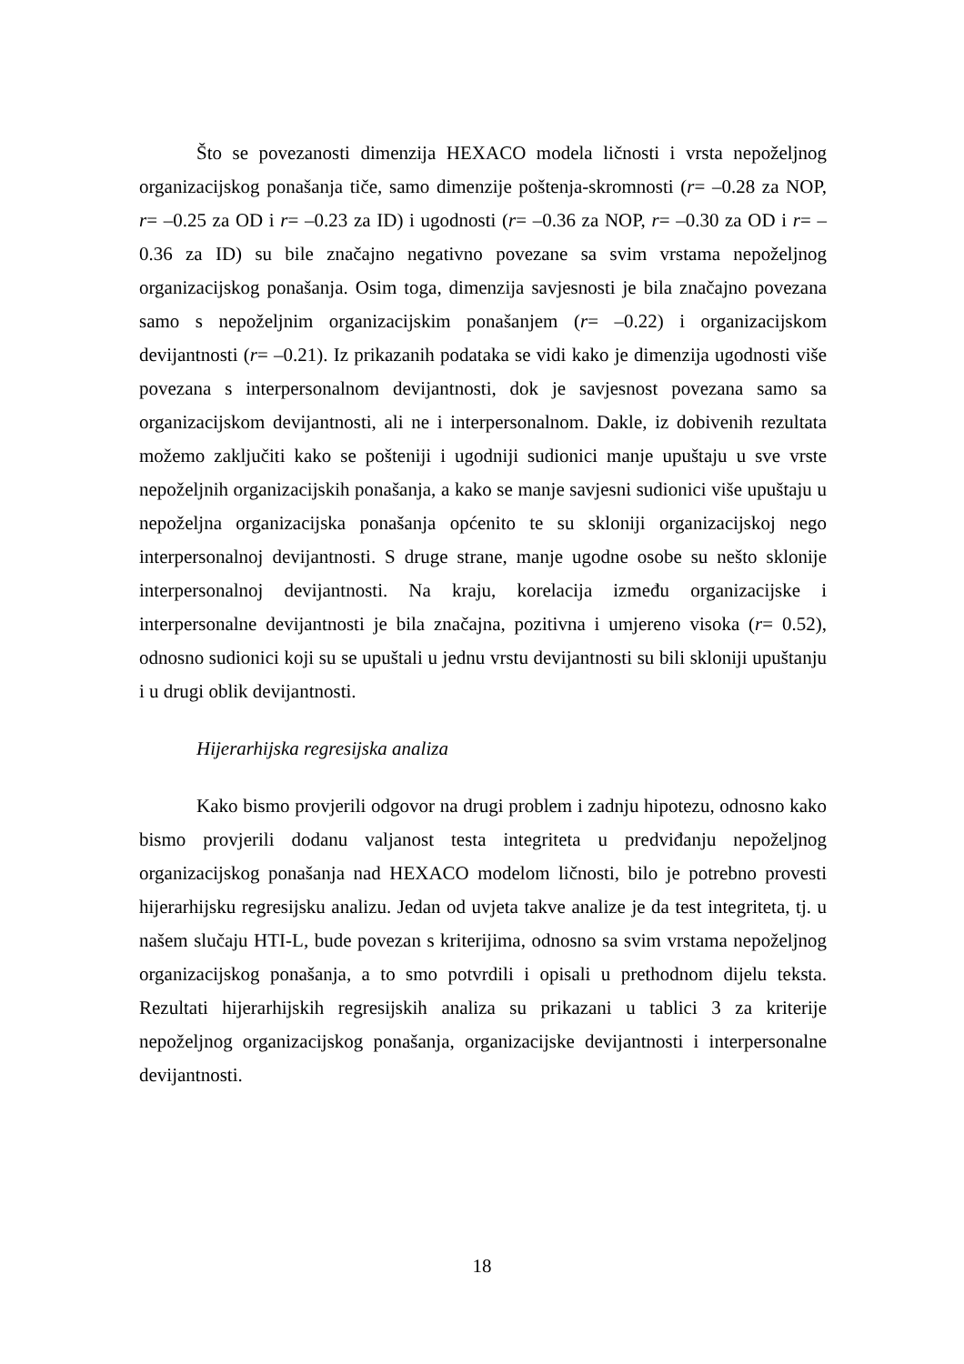Što se povezanosti dimenzija HEXACO modela ličnosti i vrsta nepoželjnog organizacijskog ponašanja tiče, samo dimenzije poštenja-skromnosti (r= –0.28 za NOP, r= –0.25 za OD i r= –0.23 za ID) i ugodnosti (r= –0.36 za NOP, r= –0.30 za OD i r= –0.36 za ID) su bile značajno negativno povezane sa svim vrstama nepoželjnog organizacijskog ponašanja. Osim toga, dimenzija savjesnosti je bila značajno povezana samo s nepoželjnim organizacijskim ponašanjem (r= –0.22) i organizacijskom devijantnosti (r= –0.21). Iz prikazanih podataka se vidi kako je dimenzija ugodnosti više povezana s interpersonalnom devijantnosti, dok je savjesnost povezana samo sa organizacijskom devijantnosti, ali ne i interpersonalnom. Dakle, iz dobivenih rezultata možemo zaključiti kako se pošteniji i ugodniji sudionici manje upuštaju u sve vrste nepoželjnih organizacijskih ponašanja, a kako se manje savjesni sudionici više upuštaju u nepoželjna organizacijska ponašanja općenito te su skloniji organizacijskoj nego interpersonalnoj devijantnosti. S druge strane, manje ugodne osobe su nešto sklonije interpersonalnoj devijantnosti. Na kraju, korelacija između organizacijske i interpersonalne devijantnosti je bila značajna, pozitivna i umjereno visoka (r= 0.52), odnosno sudionici koji su se upuštali u jednu vrstu devijantnosti su bili skloniji upuštanju i u drugi oblik devijantnosti.
Hijerarhijska regresijska analiza
Kako bismo provjerili odgovor na drugi problem i zadnju hipotezu, odnosno kako bismo provjerili dodanu valjanost testa integriteta u predviđanju nepoželjnog organizacijskog ponašanja nad HEXACO modelom ličnosti, bilo je potrebno provesti hijerarhijsku regresijsku analizu. Jedan od uvjeta takve analize je da test integriteta, tj. u našem slučaju HTI-L, bude povezan s kriterijima, odnosno sa svim vrstama nepoželjnog organizacijskog ponašanja, a to smo potvrdili i opisali u prethodnom dijelu teksta. Rezultati hijerarhijskih regresijskih analiza su prikazani u tablici 3 za kriterije nepoželjnog organizacijskog ponašanja, organizacijske devijantnosti i interpersonalne devijantnosti.
18